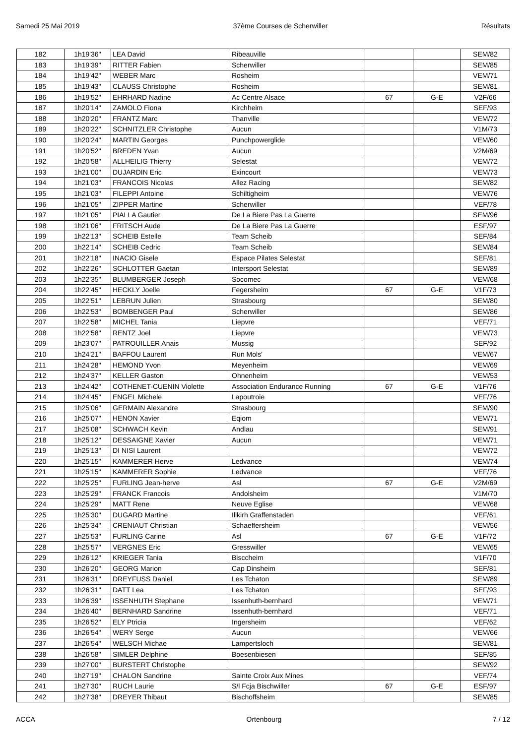Samedi 25 Mai 2019 37ème Courses de Scherwiller Résultats
| 182 | 1h19'36'' | LEA David | Ribeauville | | | SEM/82 |
| 183 | 1h19'39'' | RITTER Fabien | Scherwiller | | | SEM/85 |
| 184 | 1h19'42'' | WEBER Marc | Rosheim | | | VEM/71 |
| 185 | 1h19'43'' | CLAUSS Christophe | Rosheim | | | SEM/81 |
| 186 | 1h19'52'' | EHRHARD Nadine | Ac Centre Alsace | 67 | G-E | V2F/66 |
| 187 | 1h20'14'' | ZAMOLO Fiona | Kirchheim | | | SEF/93 |
| 188 | 1h20'20'' | FRANTZ Marc | Thanville | | | VEM/72 |
| 189 | 1h20'22'' | SCHNITZLER Christophe | Aucun | | | V1M/73 |
| 190 | 1h20'24'' | MARTIN Georges | Punchpowerglide | | | VEM/60 |
| 191 | 1h20'52'' | BREDEN Yvan | Aucun | | | V2M/69 |
| 192 | 1h20'58'' | ALLHEILIG Thierry | Selestat | | | VEM/72 |
| 193 | 1h21'00'' | DUJARDIN Eric | Exincourt | | | VEM/73 |
| 194 | 1h21'03'' | FRANCOIS Nicolas | Allez Racing | | | SEM/82 |
| 195 | 1h21'03'' | FILEPPI Antoine | Schiltigheim | | | VEM/76 |
| 196 | 1h21'05'' | ZIPPER Martine | Scherwiller | | | VEF/78 |
| 197 | 1h21'05'' | PIALLA Gautier | De La Biere Pas La Guerre | | | SEM/96 |
| 198 | 1h21'06'' | FRITSCH Aude | De La Biere Pas La Guerre | | | ESF/97 |
| 199 | 1h22'13'' | SCHEIB Estelle | Team Scheib | | | SEF/84 |
| 200 | 1h22'14'' | SCHEIB Cedric | Team Scheib | | | SEM/84 |
| 201 | 1h22'18'' | INACIO Gisele | Espace Pilates Selestat | | | SEF/81 |
| 202 | 1h22'26'' | SCHLOTTER Gaetan | Intersport Selestat | | | SEM/89 |
| 203 | 1h22'35'' | BLUMBERGER Joseph | Socomec | | | VEM/68 |
| 204 | 1h22'45'' | HECKLY Joelle | Fegersheim | 67 | G-E | V1F/73 |
| 205 | 1h22'51'' | LEBRUN Julien | Strasbourg | | | SEM/80 |
| 206 | 1h22'53'' | BOMBENGER Paul | Scherwiller | | | SEM/86 |
| 207 | 1h22'58'' | MICHEL Tania | Liepvre | | | VEF/71 |
| 208 | 1h22'58'' | RENTZ Joel | Liepvre | | | VEM/73 |
| 209 | 1h23'07'' | PATROUILLER Anais | Mussig | | | SEF/92 |
| 210 | 1h24'21'' | BAFFOU Laurent | Run Mols' | | | VEM/67 |
| 211 | 1h24'28'' | HEMOND Yvon | Meyenheim | | | VEM/69 |
| 212 | 1h24'37'' | KELLER Gaston | Ohnenheim | | | VEM/53 |
| 213 | 1h24'42'' | COTHENET-CUENIN Violette | Association Endurance Running | 67 | G-E | V1F/76 |
| 214 | 1h24'45'' | ENGEL Michele | Lapoutroie | | | VEF/76 |
| 215 | 1h25'06'' | GERMAIN Alexandre | Strasbourg | | | SEM/90 |
| 216 | 1h25'07'' | HENON Xavier | Eqiom | | | VEM/71 |
| 217 | 1h25'08'' | SCHWACH Kevin | Andlau | | | SEM/91 |
| 218 | 1h25'12'' | DESSAIGNE Xavier | Aucun | | | VEM/71 |
| 219 | 1h25'13'' | DI NISI Laurent | | | | VEM/72 |
| 220 | 1h25'15'' | KAMMERER Herve | Ledvance | | | VEM/74 |
| 221 | 1h25'15'' | KAMMERER Sophie | Ledvance | | | VEF/76 |
| 222 | 1h25'25'' | FURLING Jean-herve | Asl | 67 | G-E | V2M/69 |
| 223 | 1h25'29'' | FRANCK Francois | Andolsheim | | | V1M/70 |
| 224 | 1h25'29'' | MATT Rene | Neuve Eglise | | | VEM/68 |
| 225 | 1h25'30'' | DUGARD Martine | Illkirh Graffenstaden | | | VEF/61 |
| 226 | 1h25'34'' | CRENIAUT Christian | Schaeffersheim | | | VEM/56 |
| 227 | 1h25'53'' | FURLING Carine | Asl | 67 | G-E | V1F/72 |
| 228 | 1h25'57'' | VERGNES Eric | Gresswiller | | | VEM/65 |
| 229 | 1h26'12'' | KRIEGER Tania | Bisccheim | | | V1F/70 |
| 230 | 1h26'20'' | GEORG Marion | Cap Dinsheim | | | SEF/81 |
| 231 | 1h26'31'' | DREYFUSS Daniel | Les Tchaton | | | SEM/89 |
| 232 | 1h26'31'' | DATT Lea | Les Tchaton | | | SEF/93 |
| 233 | 1h26'39'' | ISSENHUTH Stephane | Issenhuth-bernhard | | | VEM/71 |
| 234 | 1h26'40'' | BERNHARD Sandrine | Issenhuth-bernhard | | | VEF/71 |
| 235 | 1h26'52'' | ELY Ptricia | Ingersheim | | | VEF/62 |
| 236 | 1h26'54'' | WERY Serge | Aucun | | | VEM/66 |
| 237 | 1h26'54'' | WELSCH Michae | Lampertsloch | | | SEM/81 |
| 238 | 1h26'58'' | SIMLER Delphine | Boesenbiesen | | | SEF/85 |
| 239 | 1h27'00'' | BURSTERT Christophe | | | | SEM/92 |
| 240 | 1h27'19'' | CHALON Sandrine | Sainte Croix Aux Mines | | | VEF/74 |
| 241 | 1h27'30'' | RUCH Laurie | S/l Fcja Bischwiller | 67 | G-E | ESF/97 |
| 242 | 1h27'38'' | DREYER Thibaut | Bischoffsheim | | | SEM/85 |
ACCA Ortenbourg 7 / 12